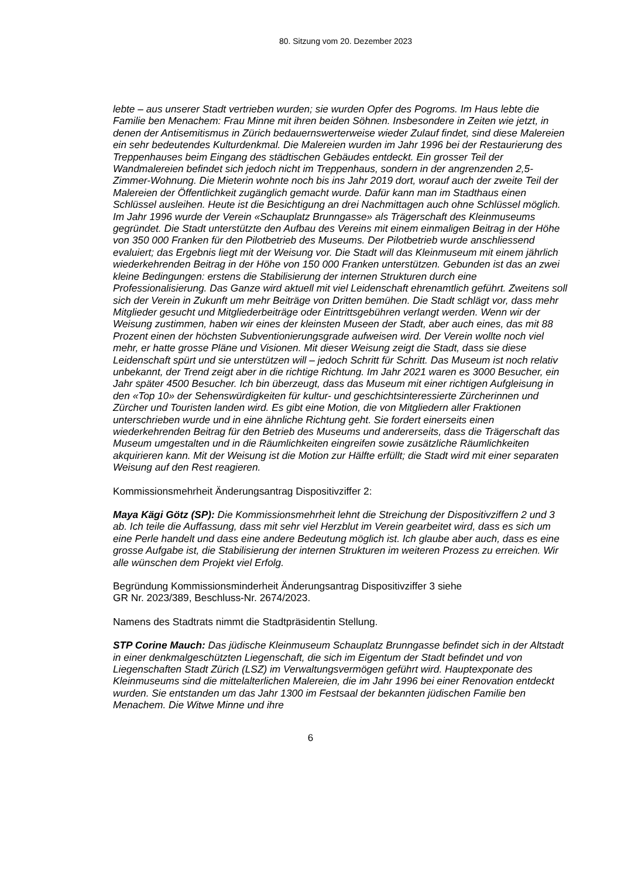80. Sitzung vom 20. Dezember 2023
lebte – aus unserer Stadt vertrieben wurden; sie wurden Opfer des Pogroms. Im Haus lebte die Familie ben Menachem: Frau Minne mit ihren beiden Söhnen. Insbesondere in Zeiten wie jetzt, in denen der Antisemitismus in Zürich bedauernswerterweise wieder Zulauf findet, sind diese Malereien ein sehr bedeutendes Kulturdenkmal. Die Malereien wurden im Jahr 1996 bei der Restaurierung des Treppenhauses beim Eingang des städtischen Gebäudes entdeckt. Ein grosser Teil der Wandmalereien befindet sich jedoch nicht im Treppenhaus, sondern in der angrenzenden 2,5-Zimmer-Wohnung. Die Mieterin wohnte noch bis ins Jahr 2019 dort, worauf auch der zweite Teil der Malereien der Öffentlichkeit zugänglich gemacht wurde. Dafür kann man im Stadthaus einen Schlüssel ausleihen. Heute ist die Besichtigung an drei Nachmittagen auch ohne Schlüssel möglich. Im Jahr 1996 wurde der Verein «Schauplatz Brunngasse» als Trägerschaft des Kleinmuseums gegründet. Die Stadt unterstützte den Aufbau des Vereins mit einem einmaligen Beitrag in der Höhe von 350 000 Franken für den Pilotbetrieb des Museums. Der Pilotbetrieb wurde anschliessend evaluiert; das Ergebnis liegt mit der Weisung vor. Die Stadt will das Kleinmuseum mit einem jährlich wiederkehrenden Beitrag in der Höhe von 150 000 Franken unterstützen. Gebunden ist das an zwei kleine Bedingungen: erstens die Stabilisierung der internen Strukturen durch eine Professionalisierung. Das Ganze wird aktuell mit viel Leidenschaft ehrenamtlich geführt. Zweitens soll sich der Verein in Zukunft um mehr Beiträge von Dritten bemühen. Die Stadt schlägt vor, dass mehr Mitglieder gesucht und Mitgliederbeiträge oder Eintrittsgebühren verlangt werden. Wenn wir der Weisung zustimmen, haben wir eines der kleinsten Museen der Stadt, aber auch eines, das mit 88 Prozent einen der höchsten Subventionierungsgrade aufweisen wird. Der Verein wollte noch viel mehr, er hatte grosse Pläne und Visionen. Mit dieser Weisung zeigt die Stadt, dass sie diese Leidenschaft spürt und sie unterstützen will – jedoch Schritt für Schritt. Das Museum ist noch relativ unbekannt, der Trend zeigt aber in die richtige Richtung. Im Jahr 2021 waren es 3000 Besucher, ein Jahr später 4500 Besucher. Ich bin überzeugt, dass das Museum mit einer richtigen Aufgleisung in den «Top 10» der Sehenswürdigkeiten für kultur- und geschichtsinteressierte Zürcherinnen und Zürcher und Touristen landen wird. Es gibt eine Motion, die von Mitgliedern aller Fraktionen unterschrieben wurde und in eine ähnliche Richtung geht. Sie fordert einerseits einen wiederkehrenden Beitrag für den Betrieb des Museums und andererseits, dass die Trägerschaft das Museum umgestalten und in die Räumlichkeiten eingreifen sowie zusätzliche Räumlichkeiten akquirieren kann. Mit der Weisung ist die Motion zur Hälfte erfüllt; die Stadt wird mit einer separaten Weisung auf den Rest reagieren.
Kommissionsmehrheit Änderungsantrag Dispositivziffer 2:
Maya Kägi Götz (SP): Die Kommissionsmehrheit lehnt die Streichung der Dispositivziffern 2 und 3 ab. Ich teile die Auffassung, dass mit sehr viel Herzblut im Verein gearbeitet wird, dass es sich um eine Perle handelt und dass eine andere Bedeutung möglich ist. Ich glaube aber auch, dass es eine grosse Aufgabe ist, die Stabilisierung der internen Strukturen im weiteren Prozess zu erreichen. Wir alle wünschen dem Projekt viel Erfolg.
Begründung Kommissionsminderheit Änderungsantrag Dispositivziffer 3 siehe
GR Nr. 2023/389, Beschluss-Nr. 2674/2023.
Namens des Stadtrats nimmt die Stadtpräsidentin Stellung.
STP Corine Mauch: Das jüdische Kleinmuseum Schauplatz Brunngasse befindet sich in der Altstadt in einer denkmalgeschützten Liegenschaft, die sich im Eigentum der Stadt befindet und von Liegenschaften Stadt Zürich (LSZ) im Verwaltungsvermögen geführt wird. Hauptexponate des Kleinmuseums sind die mittelalterlichen Malereien, die im Jahr 1996 bei einer Renovation entdeckt wurden. Sie entstanden um das Jahr 1300 im Festsaal der bekannten jüdischen Familie ben Menachem. Die Witwe Minne und ihre
6